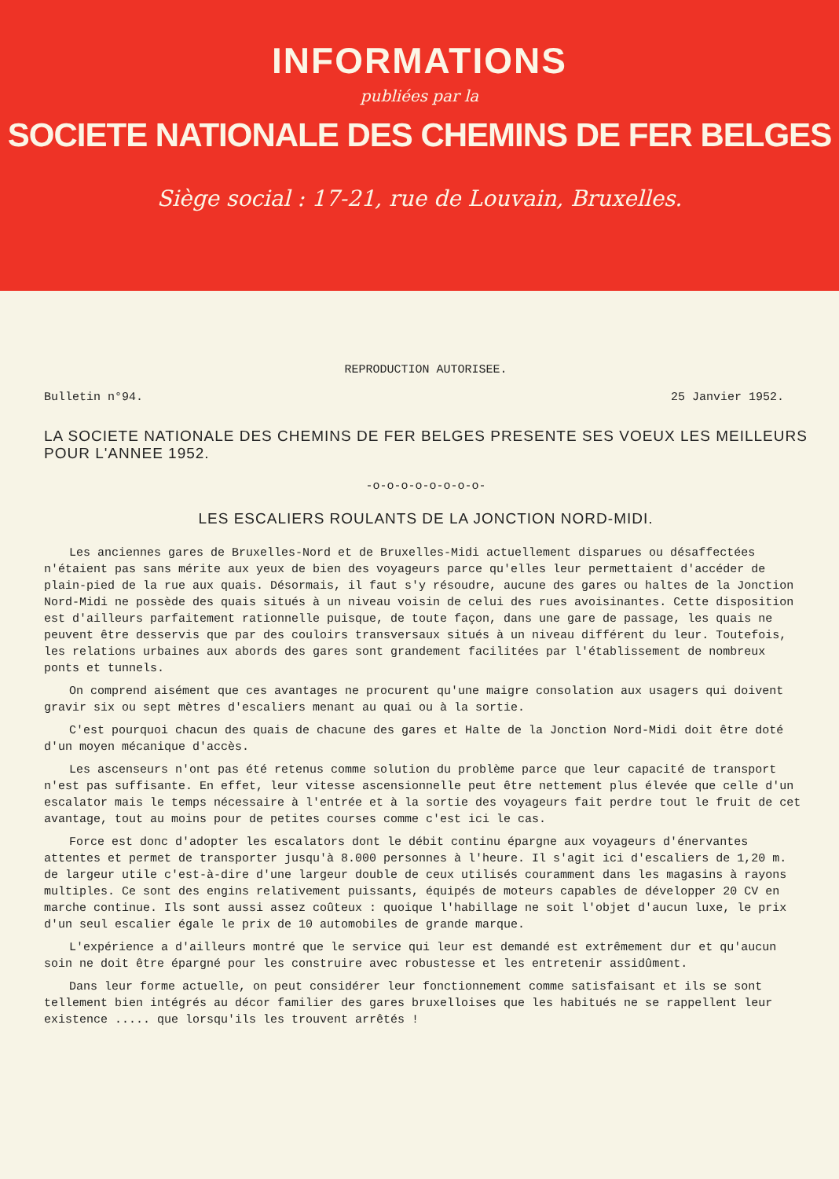INFORMATIONS
publiées par la
SOCIETE NATIONALE DES CHEMINS DE FER BELGES
Siège social : 17-21, rue de Louvain, Bruxelles.
REPRODUCTION AUTORISEE.
Bulletin n°94. 25 Janvier 1952.
LA SOCIETE NATIONALE DES CHEMINS DE FER BELGES PRESENTE SES VOEUX LES MEILLEURS POUR L'ANNEE 1952.
-o-o-o-o-o-o-o-o-
LES ESCALIERS ROULANTS DE LA JONCTION NORD-MIDI.
Les anciennes gares de Bruxelles-Nord et de Bruxelles-Midi actuellement disparues ou désaffectées n'étaient pas sans mérite aux yeux de bien des voyageurs parce qu'elles leur permettaient d'accéder de plain-pied de la rue aux quais. Désormais, il faut s'y résoudre, aucune des gares ou haltes de la Jonction Nord-Midi ne possède des quais situés à un niveau voisin de celui des rues avoisinantes. Cette disposition est d'ailleurs parfaitement rationnelle puisque, de toute façon, dans une gare de passage, les quais ne peuvent être desservis que par des couloirs transversaux situés à un niveau différent du leur. Toutefois, les relations urbaines aux abords des gares sont grandement facilitées par l'établissement de nombreux ponts et tunnels.
On comprend aisément que ces avantages ne procurent qu'une maigre consolation aux usagers qui doivent gravir six ou sept mètres d'escaliers menant au quai ou à la sortie.
C'est pourquoi chacun des quais de chacune des gares et Halte de la Jonction Nord-Midi doit être doté d'un moyen mécanique d'accès.
Les ascenseurs n'ont pas été retenus comme solution du problème parce que leur capacité de transport n'est pas suffisante. En effet, leur vitesse ascensionnelle peut être nettement plus élevée que celle d'un escalator mais le temps nécessaire à l'entrée et à la sortie des voyageurs fait perdre tout le fruit de cet avantage, tout au moins pour de petites courses comme c'est ici le cas.
Force est donc d'adopter les escalators dont le débit continu épargne aux voyageurs d'énervantes attentes et permet de transporter jusqu'à 8.000 personnes à l'heure. Il s'agit ici d'escaliers de 1,20 m. de largeur utile c'est-à-dire d'une largeur double de ceux utilisés couramment dans les magasins à rayons multiples. Ce sont des engins relativement puissants, équipés de moteurs capables de développer 20 CV en marche continue. Ils sont aussi assez coûteux : quoique l'habillage ne soit l'objet d'aucun luxe, le prix d'un seul escalier égale le prix de 10 automobiles de grande marque.
L'expérience a d'ailleurs montré que le service qui leur est demandé est extrêmement dur et qu'aucun soin ne doit être épargné pour les construire avec robustesse et les entretenir assidûment.
Dans leur forme actuelle, on peut considérer leur fonctionnement comme satisfaisant et ils se sont tellement bien intégrés au décor familier des gares bruxelloises que les habitués ne se rappellent leur existence ..... que lorsqu'ils les trouvent arrêtés !